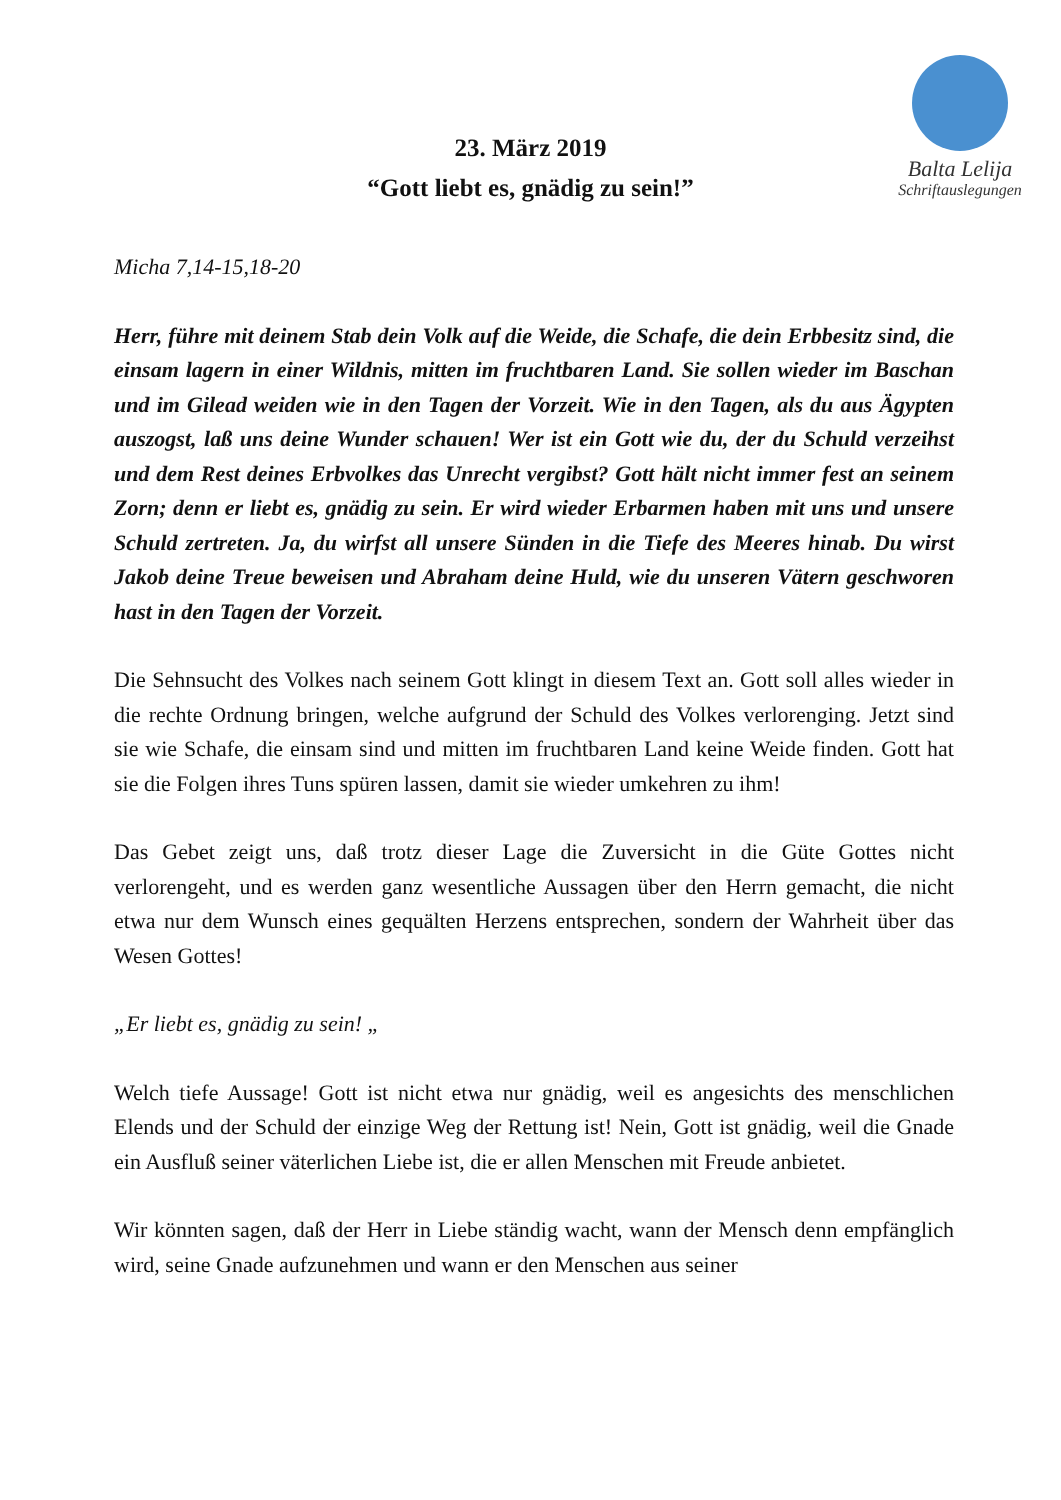Balta Lelija
Schriftauslegungen
23. März 2019
“Gott liebt es, gnädig zu sein!”
Micha 7,14-15,18-20
Herr, führe mit deinem Stab dein Volk auf die Weide, die Schafe, die dein Erbbesitz sind, die einsam lagern in einer Wildnis, mitten im fruchtbaren Land. Sie sollen wieder im Baschan und im Gilead weiden wie in den Tagen der Vorzeit. Wie in den Tagen, als du aus Ägypten auszogst, laß uns deine Wunder schauen! Wer ist ein Gott wie du, der du Schuld verzeihst und dem Rest deines Erbvolkes das Unrecht vergibst? Gott hält nicht immer fest an seinem Zorn; denn er liebt es, gnädig zu sein. Er wird wieder Erbarmen haben mit uns und unsere Schuld zertreten. Ja, du wirfst all unsere Sünden in die Tiefe des Meeres hinab. Du wirst Jakob deine Treue beweisen und Abraham deine Huld, wie du unseren Vätern geschworen hast in den Tagen der Vorzeit.
Die Sehnsucht des Volkes nach seinem Gott klingt in diesem Text an. Gott soll alles wieder in die rechte Ordnung bringen, welche aufgrund der Schuld des Volkes verlorenging. Jetzt sind sie wie Schafe, die einsam sind und mitten im fruchtbaren Land keine Weide finden. Gott hat sie die Folgen ihres Tuns spüren lassen, damit sie wieder umkehren zu ihm!
Das Gebet zeigt uns, daß trotz dieser Lage die Zuversicht in die Güte Gottes nicht verlorengeht, und es werden ganz wesentliche Aussagen über den Herrn gemacht, die nicht etwa nur dem Wunsch eines gequälten Herzens entsprechen, sondern der Wahrheit über das Wesen Gottes!
„Er liebt es, gnädig zu sein! „
Welch tiefe Aussage! Gott ist nicht etwa nur gnädig, weil es angesichts des menschlichen Elends und der Schuld der einzige Weg der Rettung ist! Nein, Gott ist gnädig, weil die Gnade ein Ausfluß seiner väterlichen Liebe ist, die er allen Menschen mit Freude anbietet.
Wir könnten sagen, daß der Herr in Liebe ständig wacht, wann der Mensch denn empfänglich wird, seine Gnade aufzunehmen und wann er den Menschen aus seiner